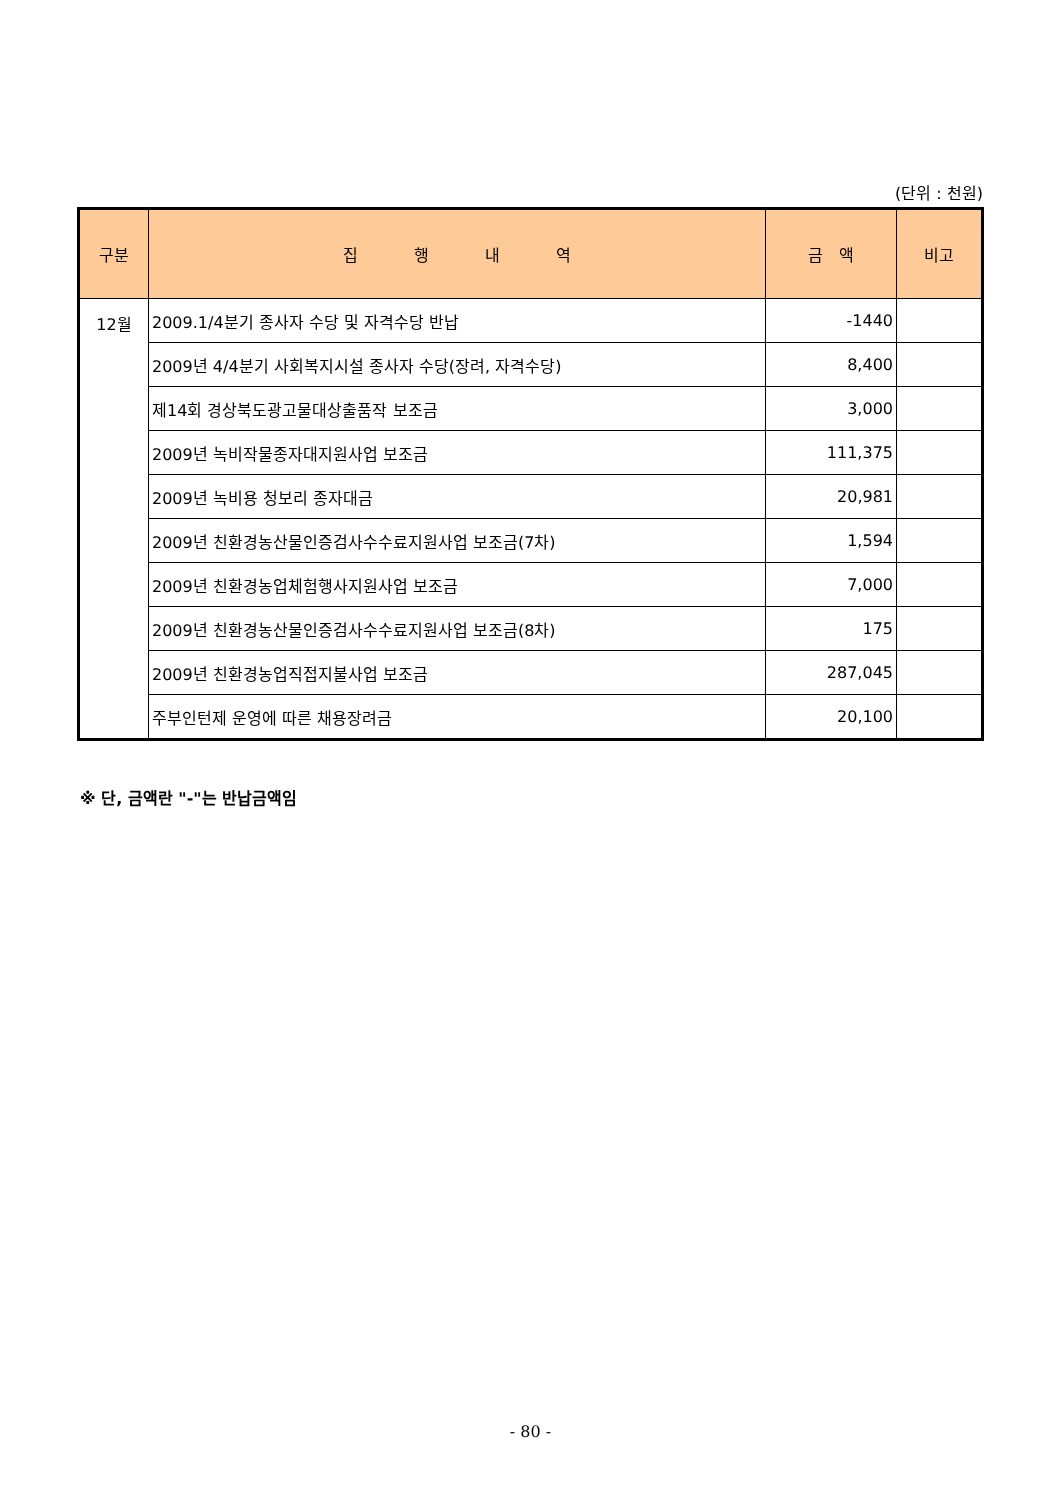(단위 : 천원)
| 구분 | 집 행 내 역 | 금 액 | 비고 |
| --- | --- | --- | --- |
| 12월 | 2009.1/4분기 종사자 수당 및 자격수당 반납 | -1440 | |
| | 2009년 4/4분기 사회복지시설 종사자 수당(장려, 자격수당) | 8,400 | |
| | 제14회 경상북도광고물대상출품작 보조금 | 3,000 | |
| | 2009년 녹비작물종자대지원사업 보조금 | 111,375 | |
| | 2009년 녹비용 청보리 종자대금 | 20,981 | |
| | 2009년 친환경농산물인증검사수수료지원사업 보조금(7차) | 1,594 | |
| | 2009년 친환경농업체험행사지원사업 보조금 | 7,000 | |
| | 2009년 친환경농산물인증검사수수료지원사업 보조금(8차) | 175 | |
| | 2009년 친환경농업직접지불사업 보조금 | 287,045 | |
| | 주부인턴제 운영에 따른 채용장려금 | 20,100 | |
※ 단, 금액란 "-"는 반납금액임
- 80 -